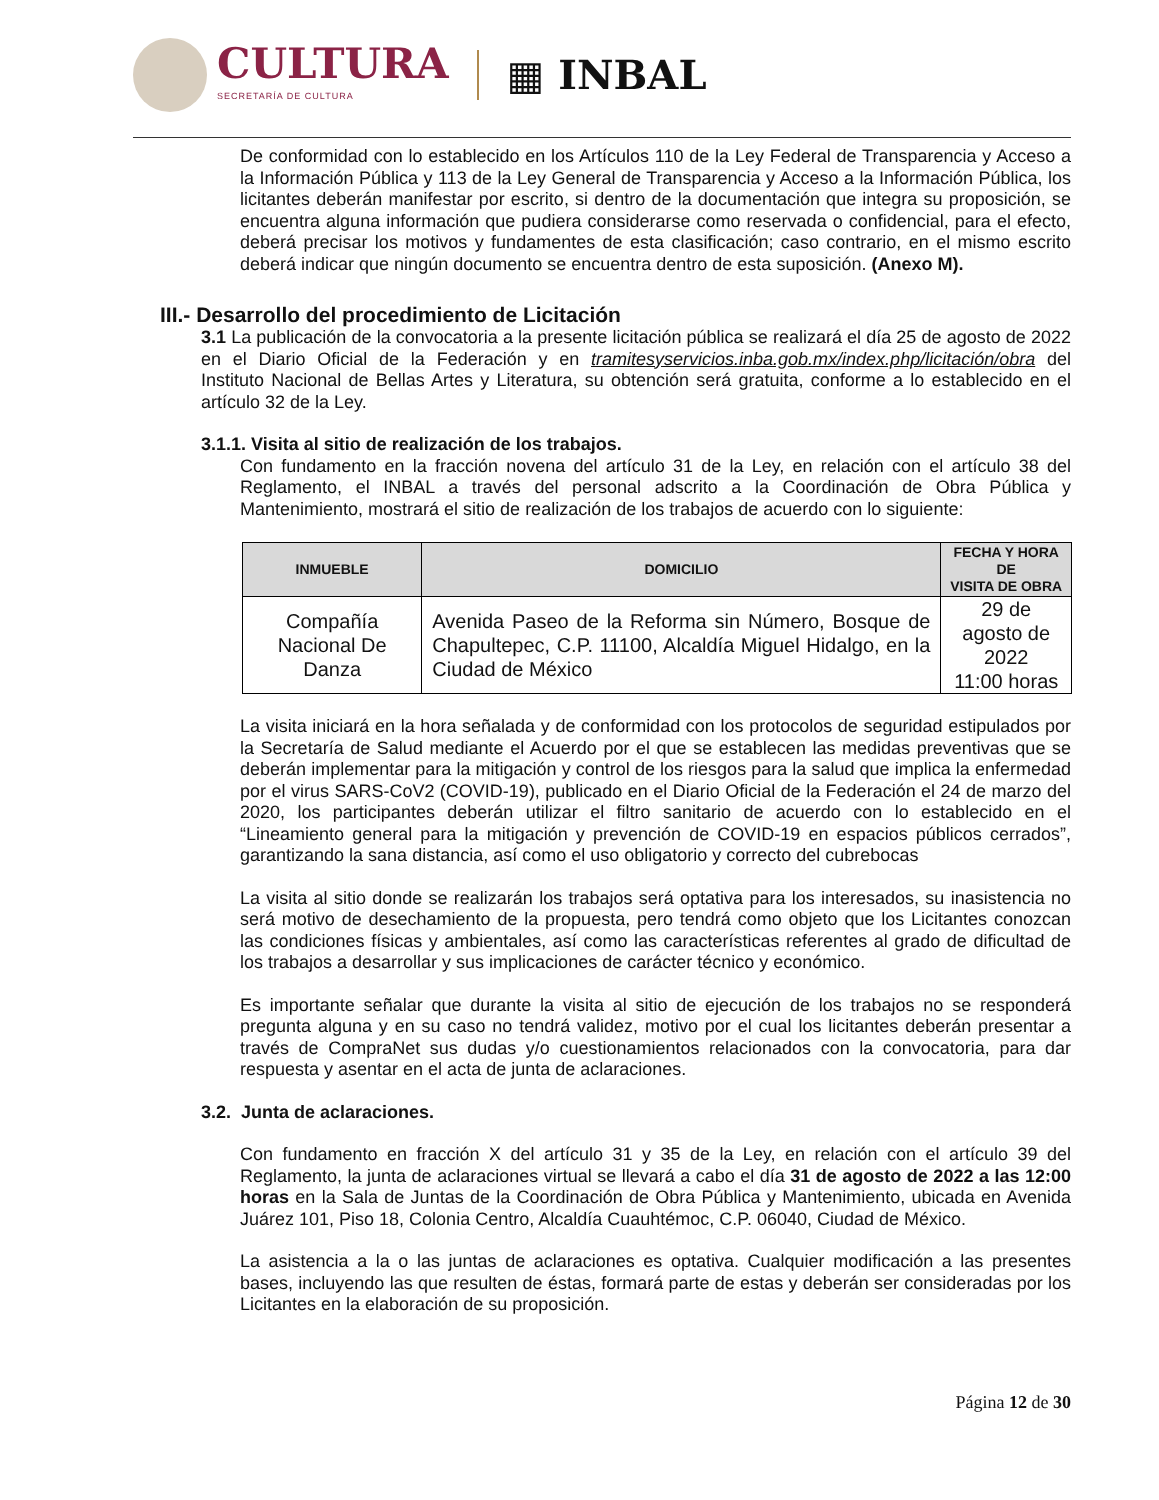CULTURA
SECRETARÍA DE CULTURA
▦ INBAL
De conformidad con lo establecido en los Artículos 110 de la Ley Federal de Transparencia y Acceso a la Información Pública y 113 de la Ley General de Transparencia y Acceso a la Información Pública, los licitantes deberán manifestar por escrito, si dentro de la documentación que integra su proposición, se encuentra alguna información que pudiera considerarse como reservada o confidencial, para el efecto, deberá precisar los motivos y fundamentes de esta clasificación; caso contrario, en el mismo escrito deberá indicar que ningún documento se encuentra dentro de esta suposición. (Anexo M).
III.- Desarrollo del procedimiento de Licitación
3.1 La publicación de la convocatoria a la presente licitación pública se realizará el día 25 de agosto de 2022 en el Diario Oficial de la Federación y en tramitesyservicios.inba.gob.mx/index.php/licitación/obra del Instituto Nacional de Bellas Artes y Literatura, su obtención será gratuita, conforme a lo establecido en el artículo 32 de la Ley.
3.1.1. Visita al sitio de realización de los trabajos.
Con fundamento en la fracción novena del artículo 31 de la Ley, en relación con el artículo 38 del Reglamento, el INBAL a través del personal adscrito a la Coordinación de Obra Pública y Mantenimiento, mostrará el sitio de realización de los trabajos de acuerdo con lo siguiente:
| INMUEBLE | DOMICILIO | FECHA Y HORA DE VISITA DE OBRA |
| --- | --- | --- |
| Compañía Nacional De Danza | Avenida Paseo de la Reforma sin Número, Bosque de Chapultepec, C.P. 11100, Alcaldía Miguel Hidalgo, en la Ciudad de México | 29 de agosto de 2022 11:00 horas |
La visita iniciará en la hora señalada y de conformidad con los protocolos de seguridad estipulados por la Secretaría de Salud mediante el Acuerdo por el que se establecen las medidas preventivas que se deberán implementar para la mitigación y control de los riesgos para la salud que implica la enfermedad por el virus SARS-CoV2 (COVID-19), publicado en el Diario Oficial de la Federación el 24 de marzo del 2020, los participantes deberán utilizar el filtro sanitario de acuerdo con lo establecido en el “Lineamiento general para la mitigación y prevención de COVID-19 en espacios públicos cerrados”, garantizando la sana distancia, así como el uso obligatorio y correcto del cubrebocas
La visita al sitio donde se realizarán los trabajos será optativa para los interesados, su inasistencia no será motivo de desechamiento de la propuesta, pero tendrá como objeto que los Licitantes conozcan las condiciones físicas y ambientales, así como las características referentes al grado de dificultad de los trabajos a desarrollar y sus implicaciones de carácter técnico y económico.
Es importante señalar que durante la visita al sitio de ejecución de los trabajos no se responderá pregunta alguna y en su caso no tendrá validez, motivo por el cual los licitantes deberán presentar a través de CompraNet sus dudas y/o cuestionamientos relacionados con la convocatoria, para dar respuesta y asentar en el acta de junta de aclaraciones.
3.2. Junta de aclaraciones.
Con fundamento en fracción X del artículo 31 y 35 de la Ley, en relación con el artículo 39 del Reglamento, la junta de aclaraciones virtual se llevará a cabo el día 31 de agosto de 2022 a las 12:00 horas en la Sala de Juntas de la Coordinación de Obra Pública y Mantenimiento, ubicada en Avenida Juárez 101, Piso 18, Colonia Centro, Alcaldía Cuauhtémoc, C.P. 06040, Ciudad de México.
La asistencia a la o las juntas de aclaraciones es optativa. Cualquier modificación a las presentes bases, incluyendo las que resulten de éstas, formará parte de estas y deberán ser consideradas por los Licitantes en la elaboración de su proposición.
Página 12 de 30